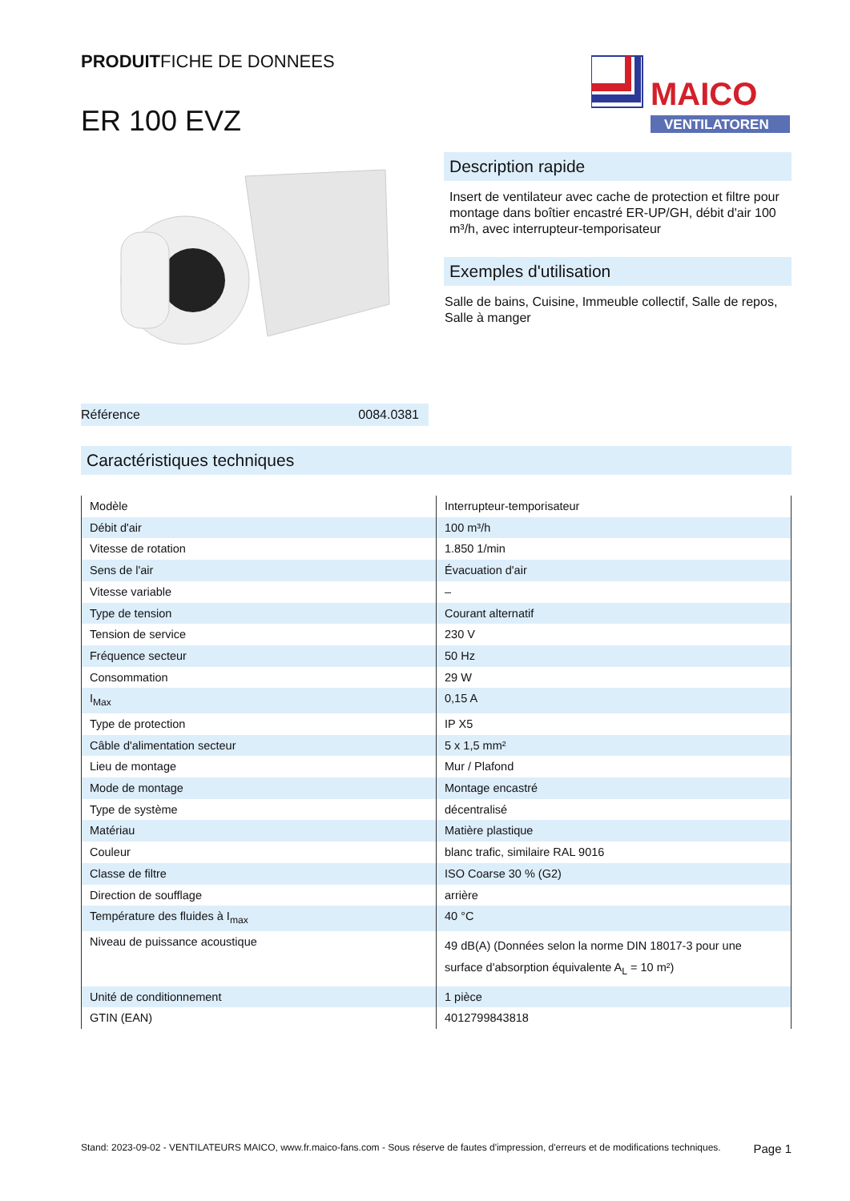PRODUITFICHE DE DONNEES
ER 100 EVZ
MAICO
VENTILATOREN
Référence 0084.0381
Description rapide
Insert de ventilateur avec cache de protection et filtre pour montage dans boîtier encastré ER-UP/GH, débit d'air 100 m³/h, avec interrupteur-temporisateur
Exemples d'utilisation
Salle de bains, Cuisine, Immeuble collectif, Salle de repos, Salle à manger
Caractéristiques techniques
| Modèle | Interrupteur-temporisateur |
| Débit d'air | 100 m³/h |
| Vitesse de rotation | 1.850 1/min |
| Sens de l'air | Évacuation d'air |
| Vitesse variable | – |
| Type de tension | Courant alternatif |
| Tension de service | 230 V |
| Fréquence secteur | 50 Hz |
| Consommation | 29 W |
| I<sub>Max</sub> | 0,15 A |
| Type de protection | IP X5 |
| Câble d'alimentation secteur | 5 x 1,5 mm² |
| Lieu de montage | Mur / Plafond |
| Mode de montage | Montage encastré |
| Type de système | décentralisé |
| Matériau | Matière plastique |
| Couleur | blanc trafic, similaire RAL 9016 |
| Classe de filtre | ISO Coarse 30 % (G2) |
| Direction de soufflage | arrière |
| Température des fluides à I<sub>max</sub> | 40 °C |
| Niveau de puissance acoustique | 49 dB(A) (Données selon la norme DIN 18017-3 pour une surface d'absorption équivalente A<sub>L</sub> = 10 m²) |
| Unité de conditionnement | 1 pièce |
| GTIN (EAN) | 4012799843818 |
Stand: 2023-09-02 - VENTILATEURS MAICO, www.fr.maico-fans.com - Sous réserve de fautes d'impression, d'erreurs et de modifications techniques.
Page 1